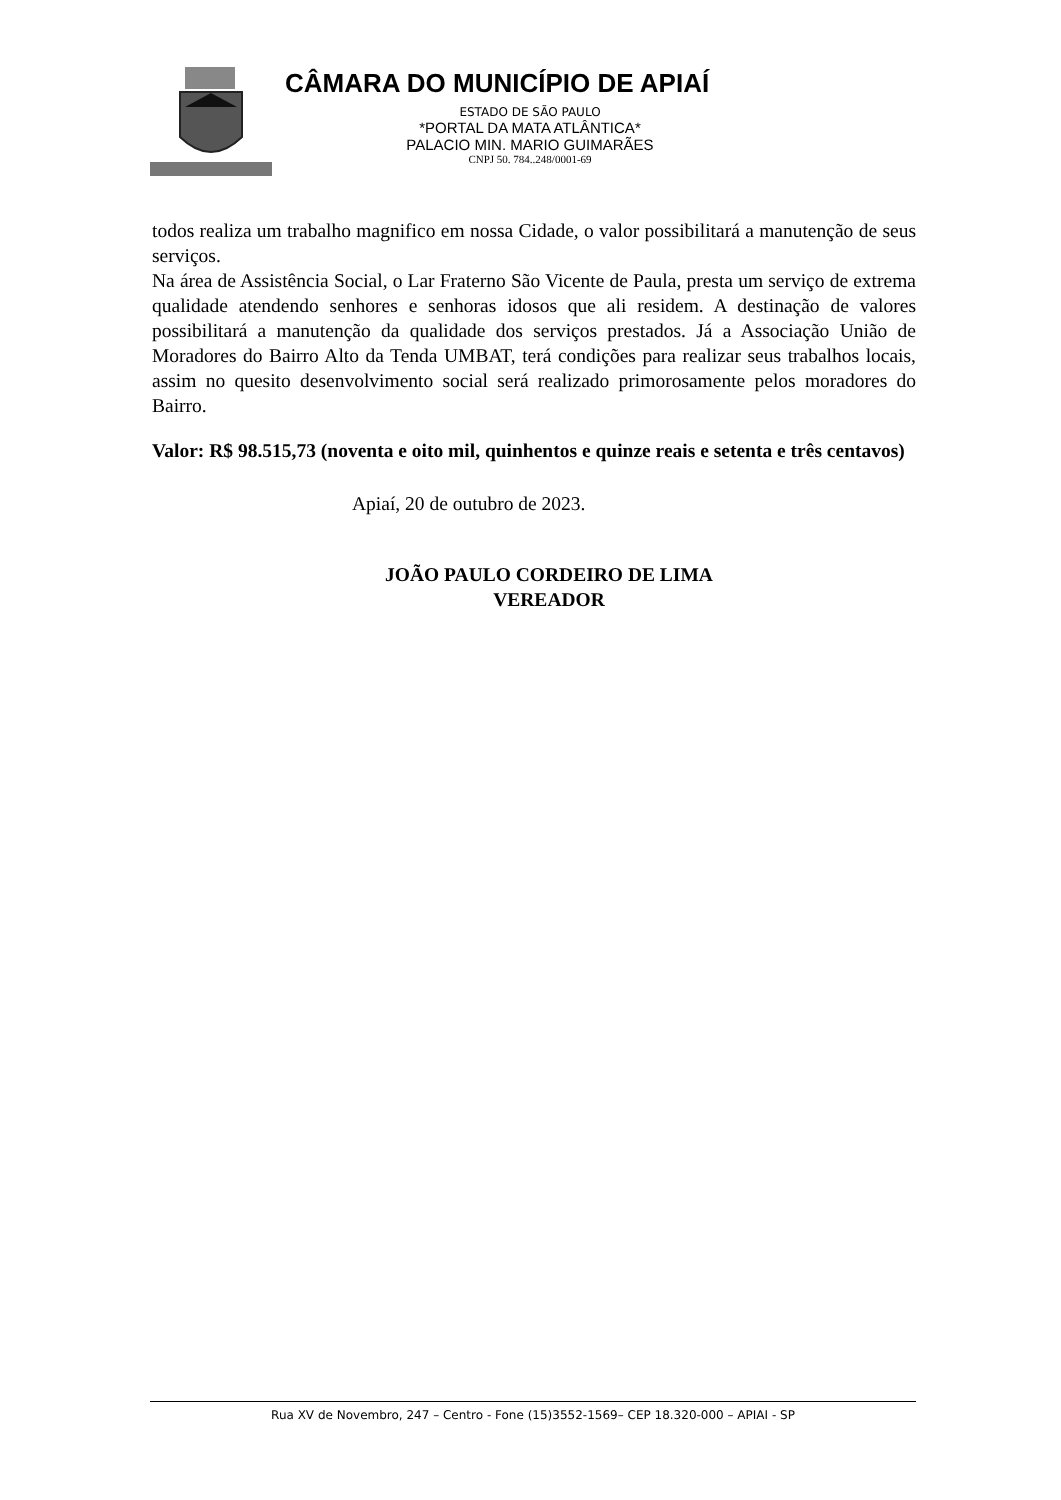CÂMARA DO MUNICÍPIO DE APIAÍ
ESTADO DE SÃO PAULO
*PORTAL DA MATA ATLÂNTICA*
PALACIO MIN. MARIO GUIMARÃES
CNPJ 50. 784..248/0001-69
todos realiza um trabalho magnifico em nossa Cidade, o valor possibilitará a manutenção de seus serviços.
Na área de Assistência Social, o Lar Fraterno São Vicente de Paula, presta um serviço de extrema qualidade atendendo senhores e senhoras idosos que ali residem. A destinação de valores possibilitará a manutenção da qualidade dos serviços prestados. Já a Associação União de Moradores do Bairro Alto da Tenda UMBAT, terá condições para realizar seus trabalhos locais, assim no quesito desenvolvimento social será realizado primorosamente pelos moradores do Bairro.
Valor: R$ 98.515,73 (noventa e oito mil, quinhentos e quinze reais e setenta e três centavos)
Apiaí, 20 de outubro de 2023.
JOÃO PAULO CORDEIRO DE LIMA
VEREADOR
Rua XV de Novembro, 247 – Centro - Fone (15)3552-1569– CEP 18.320-000 – APIAI - SP